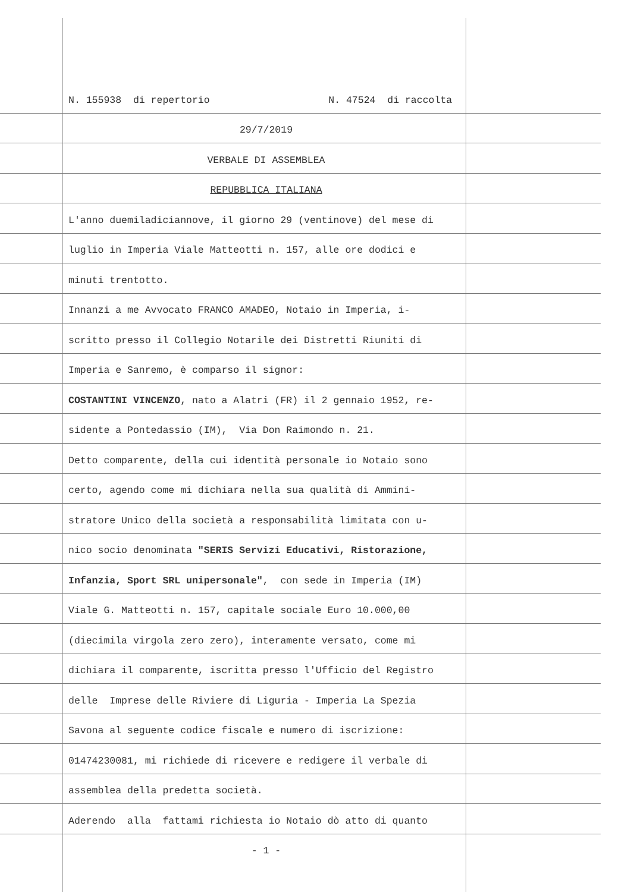N. 155938 di repertorio N. 47524 di raccolta
29/7/2019
VERBALE DI ASSEMBLEA
REPUBBLICA ITALIANA
L'anno duemiladiciannove, il giorno 29 (ventinove) del mese di
luglio in Imperia Viale Matteotti n. 157, alle ore dodici e
minuti trentotto.
Innanzi a me Avvocato FRANCO AMADEO, Notaio in Imperia, i-
scritto presso il Collegio Notarile dei Distretti Riuniti di
Imperia e Sanremo, è comparso il signor:
COSTANTINI VINCENZO, nato a Alatri (FR) il 2 gennaio 1952, re-
sidente a Pontedassio (IM), Via Don Raimondo n. 21.
Detto comparente, della cui identità personale io Notaio sono
certo, agendo come mi dichiara nella sua qualità di Ammini-
stratore Unico della società a responsabilità limitata con u-
nico socio denominata "SERIS Servizi Educativi, Ristorazione,
Infanzia, Sport SRL unipersonale", con sede in Imperia (IM)
Viale G. Matteotti n. 157, capitale sociale Euro 10.000,00
(diecimila virgola zero zero), interamente versato, come mi
dichiara il comparente, iscritta presso l'Ufficio del Registro
delle Imprese delle Riviere di Liguria - Imperia La Spezia
Savona al seguente codice fiscale e numero di iscrizione:
01474230081, mi richiede di ricevere e redigere il verbale di
assemblea della predetta società.
Aderendo alla fattami richiesta io Notaio dò atto di quanto
- 1 -